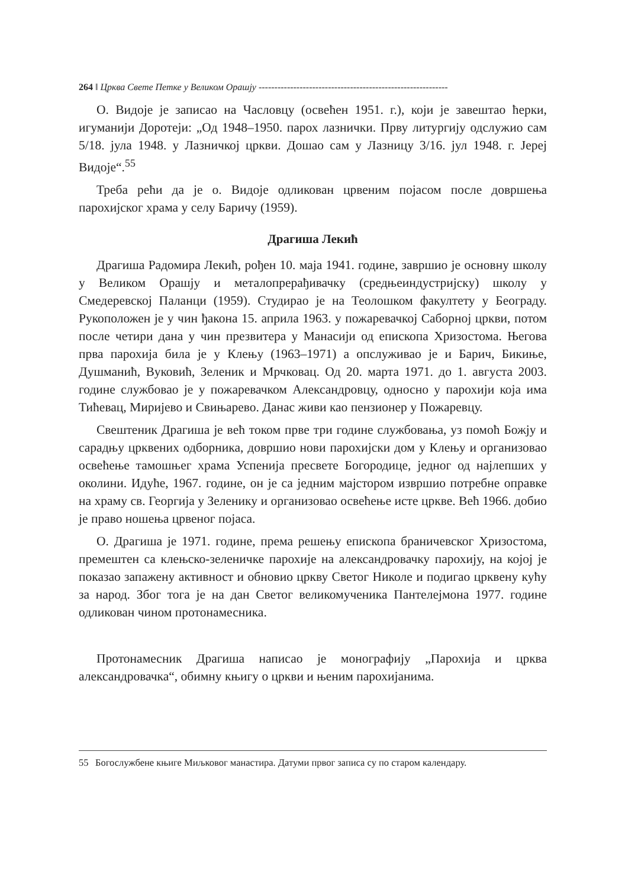264 ‖ Црква Свете Петке у Великом Орашју ------------------------------------------------------------
О. Видоје је записао на Часловцу (освећен 1951. г.), који је завештао ћерки, игуманији Доротеји: „Од 1948–1950. парох лазнички. Прву литургију одслужио сам 5/18. јула 1948. у Лазничкој цркви. Дошао сам у Лазницу 3/16. јул 1948. г. Јереј Видоје“.<sup>55</sup>
Треба рећи да је о. Видоје одликован црвеним појасом после довршења парохијског храма у селу Баричу (1959).
Драгиша Лекић
Драгиша Радомира Лекић, рођен 10. маја 1941. године, завршио је основну школу у Великом Орашју и металопрерађивачку (средњеиндустријску) школу у Смедеревској Паланци (1959). Студирао је на Теолошком факултету у Београду. Рукоположен је у чин ђакона 15. априла 1963. у пожаревачкој Саборној цркви, потом после четири дана у чин презвитера у Манасији од епископа Хризостома. Његова прва парохија била је у Клењу (1963–1971) а опслуживао је и Барич, Бикиње, Душманић, Вуковић, Зеленик и Мрчковац. Од 20. марта 1971. до 1. августа 2003. године службовао је у пожаревачком Александровцу, односно у парохији која има Тићевац, Миријево и Свињарево. Данас живи као пензионер у Пожаревцу.
Свештеник Драгиша је већ током прве три године службовања, уз помоћ Божју и сарадњу црквених одборника, довршио нови парохијски дом у Клењу и организовао освећење тамошњег храма Успенија пресвете Богородице, једног од најлепших у околини. Идуће, 1967. године, он је са једним мајстором извршио потребне оправке на храму св. Георгија у Зеленику и организовао освећење исте цркве. Већ 1966. добио је право ношења црвеног појаса.
О. Драгиша је 1971. године, према решењу епископа браничевског Хризостома, премештен са клењско-зеленичке парохије на александровачку парохију, на којој је показао запажену активност и обновио цркву Светог Николе и подигао црквену кућу за народ. Због тога је на дан Светог великомученика Пантелејмона 1977. године одликован чином протонамесника.
Протонамесник Драгиша написао је монографију „Парохија и црква александровачка“, обимну књигу о цркви и њеним парохијанима.
55 Богослужбене књиге Миљковог манастира. Датуми првог записа су по старом календару.